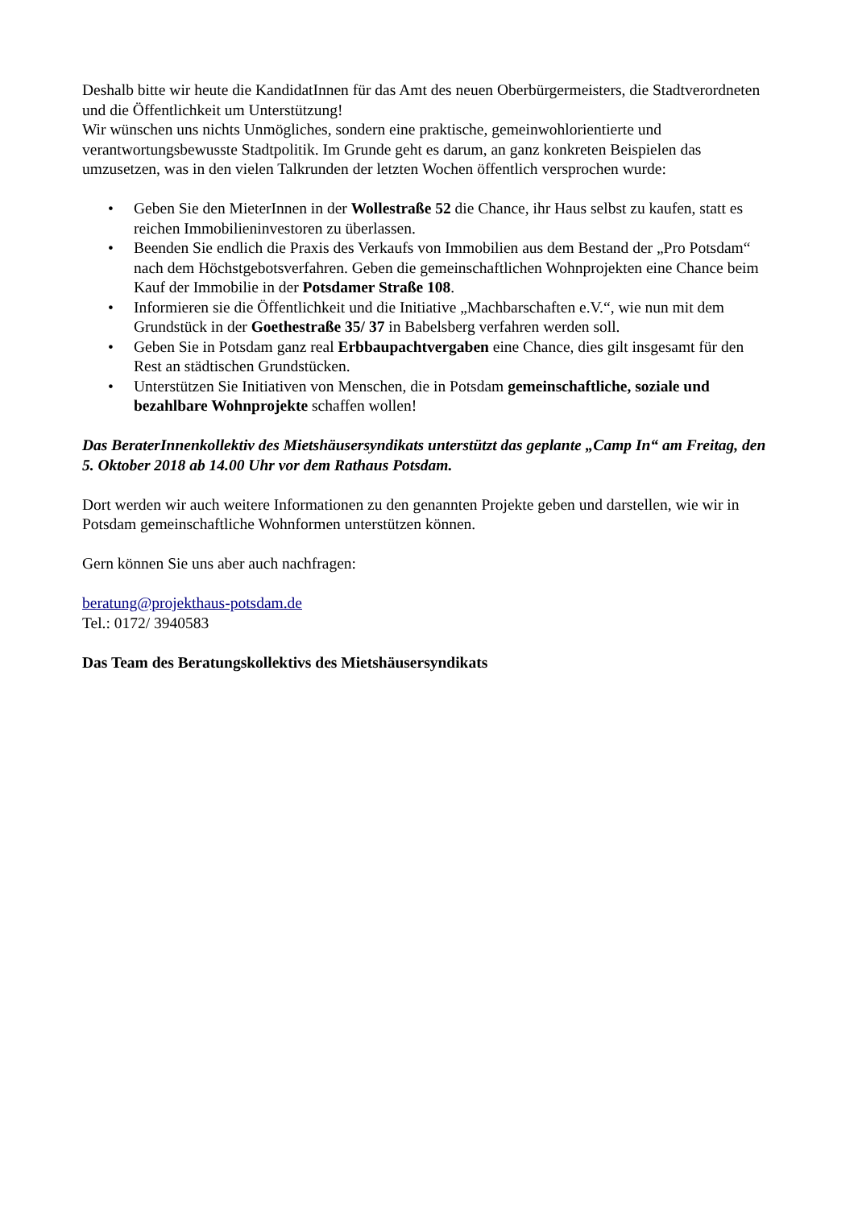Deshalb bitte wir heute die KandidatInnen für das Amt des neuen Oberbürgermeisters, die Stadtverordneten und die Öffentlichkeit um Unterstützung!
Wir wünschen uns nichts Unmögliches, sondern eine praktische, gemeinwohlorientierte und verantwortungsbewusste Stadtpolitik. Im Grunde geht es darum, an ganz konkreten Beispielen das umzusetzen, was in den vielen Talkrunden der letzten Wochen öffentlich versprochen wurde:
• Geben Sie den MieterInnen in der Wollestraße 52 die Chance, ihr Haus selbst zu kaufen, statt es reichen Immobilieninvestoren zu überlassen.
• Beenden Sie endlich die Praxis des Verkaufs von Immobilien aus dem Bestand der „Pro Potsdam“ nach dem Höchstgebotsverfahren. Geben die gemeinschaftlichen Wohnprojekten eine Chance beim Kauf der Immobilie in der Potsdamer Straße 108.
• Informieren sie die Öffentlichkeit und die Initiative „Machbarschaften e.V.“, wie nun mit dem Grundstück in der Goethestraße 35/ 37 in Babelsberg verfahren werden soll.
• Geben Sie in Potsdam ganz real Erbbaupachtvergaben eine Chance, dies gilt insgesamt für den Rest an städtischen Grundstücken.
• Unterstützen Sie Initiativen von Menschen, die in Potsdam gemeinschaftliche, soziale und bezahlbare Wohnprojekte schaffen wollen!
Das BeraterInnenkollektiv des Mietshäusersyndikats unterstützt das geplante „Camp In“ am Freitag, den 5. Oktober 2018 ab 14.00 Uhr vor dem Rathaus Potsdam.
Dort werden wir auch weitere Informationen zu den genannten Projekte geben und darstellen, wie wir in Potsdam gemeinschaftliche Wohnformen unterstützen können.
Gern können Sie uns aber auch nachfragen:
beratung@projekthaus-potsdam.de
Tel.: 0172/ 3940583
Das Team des Beratungskollektivs des Mietshäusersyndikats